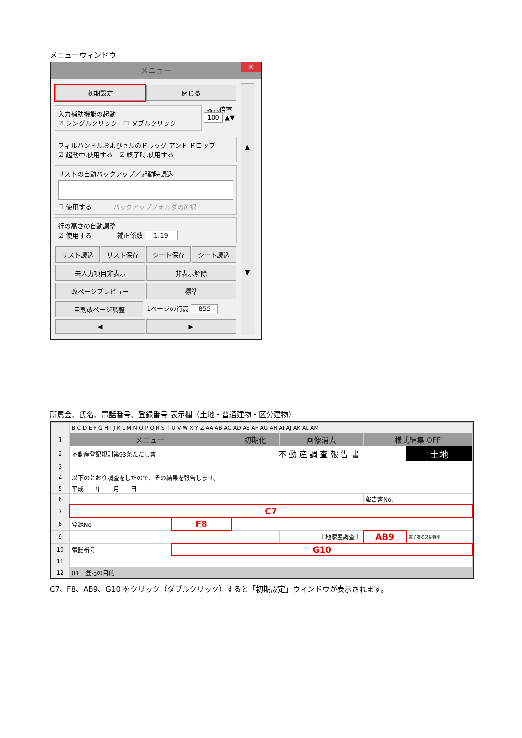メニューウィンドウ
メニュー ✕
初期設定 閉じる
入力補助機能の起動
☑ シングルクリック　☐ ダブルクリック
表示倍率
100 ▲▼
フィルハンドルおよびセルのドラッグ アンド ドロップ
☑ 起動中:使用する　☑ 終了時:使用する
リストの自動バックアップ／起動時読込
☐ 使用する バックアップフォルダの選択
行の高さの自動調整
☑ 使用する　　　　補正係数 1.19
リスト読込 リスト保存 シート保存 シート読込
未入力項目非表示 非表示解除
改ページプレビュー 標準
自動改ページ調整 1ページの行高 855
◀ ▶
▲
▼
所属会、氏名、電話番号、登録番号 表示欄（土地・普通建物・区分建物）
| | B C D E F G H I J K L M N O P Q R S T U V W X Y Z AA AB AC AD AE AF AG AH AI AJ AK AL AM | | | | | |
| 1 | メニュー | | 初期化 | 画像消去 | 様式編集 OFF | |
| 2 | 不動産登記規則第93条ただし書 | | 不 動 産 調 査 報 告 書 | | | 土地 |
| 3 | | | | | | |
| 4 | 以下のとおり調査をしたので、その結果を報告します。 | | | | | |
| 5 | 平成 年 月 日 | | | | | |
| 6 | | | | | 報告書No. | |
| 7 | C7 | | | | | |
| 8 | 登録No. | F8 | | | | |
| 9 | | | | 土地家屋調査士 | AB9 | 電子署名又は職印 |
| 10 | 電話番号 | G10 | | | | |
| 11 | | | | | | |
| 12 | 01 登記の目的 | | | | | |
C7、F8、AB9、G10 をクリック（ダブルクリック）すると「初期設定」ウィンドウが表示されます。